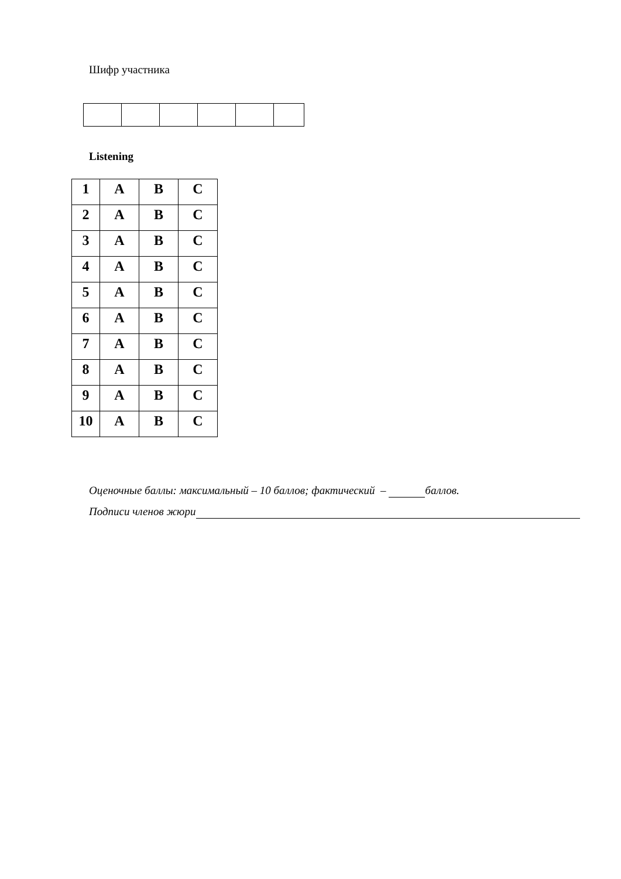Шифр участника
Listening
| 1 | A | B | C |
| 2 | A | B | C |
| 3 | A | B | C |
| 4 | A | B | C |
| 5 | A | B | C |
| 6 | A | B | C |
| 7 | A | B | C |
| 8 | A | B | C |
| 9 | A | B | C |
| 10 | A | B | C |
Оценочные баллы: максимальный – 10 баллов; фактический – баллов.
Подписи членов жюри